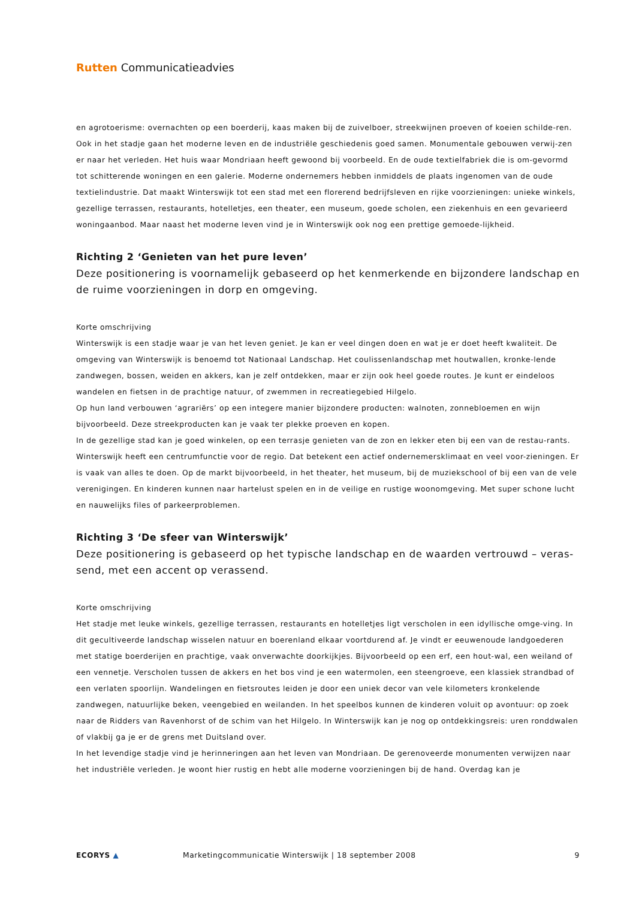Rutten Communicatieadvies
en agrotoerisme: overnachten op een boerderij, kaas maken bij de zuivelboer, streekwijnen proeven of koeien schilde-ren.
Ook in het stadje gaan het moderne leven en de industriële geschiedenis goed samen. Monumentale gebouwen verwij-zen er naar het verleden. Het huis waar Mondriaan heeft gewoond bij voorbeeld. En de oude textielfabriek die is om-gevormd tot schitterende woningen en een galerie. Moderne ondernemers hebben inmiddels de plaats ingenomen van de oude textielindustrie. Dat maakt Winterswijk tot een stad met een florerend bedrijfsleven en rijke voorzieningen: unieke winkels, gezellige terrassen, restaurants, hotelletjes, een theater, een museum, goede scholen, een ziekenhuis en een gevarieerd woningaanbod. Maar naast het moderne leven vind je in Winterswijk ook nog een prettige gemoede-lijkheid.
Richting 2 ‘Genieten van het pure leven’
Deze positionering is voornamelijk gebaseerd op het kenmerkende en bijzondere landschap en de ruime voorzieningen in dorp en omgeving.
Korte omschrijving
Winterswijk is een stadje waar je van het leven geniet. Je kan er veel dingen doen en wat je er doet heeft kwaliteit. De omgeving van Winterswijk is benoemd tot Nationaal Landschap. Het coulissenlandschap met houtwallen, kronke-lende zandwegen, bossen, weiden en akkers, kan je zelf ontdekken, maar er zijn ook heel goede routes. Je kunt er eindeloos wandelen en fietsen in de prachtige natuur, of zwemmen in recreatiegebied Hilgelo.
Op hun land verbouwen ‘agrariërs’ op een integere manier bijzondere producten: walnoten, zonnebloemen en wijn bijvoorbeeld. Deze streekproducten kan je vaak ter plekke proeven en kopen.
In de gezellige stad kan je goed winkelen, op een terrasje genieten van de zon en lekker eten bij een van de restau-rants. Winterswijk heeft een centrumfunctie voor de regio. Dat betekent een actief ondernemersklimaat en veel voor-zieningen. Er is vaak van alles te doen. Op de markt bijvoorbeeld, in het theater, het museum, bij de muziekschool of bij een van de vele verenigingen. En kinderen kunnen naar hartelust spelen en in de veilige en rustige woonomgeving. Met super schone lucht en nauwelijks files of parkeerproblemen.
Richting 3 ‘De sfeer van Winterswijk’
Deze positionering is gebaseerd op het typische landschap en de waarden vertrouwd – veras-send, met een accent op verassend.
Korte omschrijving
Het stadje met leuke winkels, gezellige terrassen, restaurants en hotelletjes ligt verscholen in een idyllische omge-ving. In dit gecultiveerde landschap wisselen natuur en boerenland elkaar voortdurend af. Je vindt er eeuwenoude landgoederen met statige boerderijen en prachtige, vaak onverwachte doorkijkjes. Bijvoorbeeld op een erf, een hout-wal, een weiland of een vennetje. Verscholen tussen de akkers en het bos vind je een watermolen, een steengroeve, een klassiek strandbad of een verlaten spoorlijn. Wandelingen en fietsroutes leiden je door een uniek decor van vele kilometers kronkelende zandwegen, natuurlijke beken, veengebied en weilanden. In het speelbos kunnen de kinderen voluit op avontuur: op zoek naar de Ridders van Ravenhorst of de schim van het Hilgelo. In Winterswijk kan je nog op ontdekkingsreis: uren ronddwalen of vlakbij ga je er de grens met Duitsland over.
In het levendige stadje vind je herinneringen aan het leven van Mondriaan. De gerenoveerde monumenten verwijzen naar het industriële verleden. Je woont hier rustig en hebt alle moderne voorzieningen bij de hand. Overdag kan je
ECORYS ▲ Marketingcommunicatie Winterswijk | 18 september 2008
9